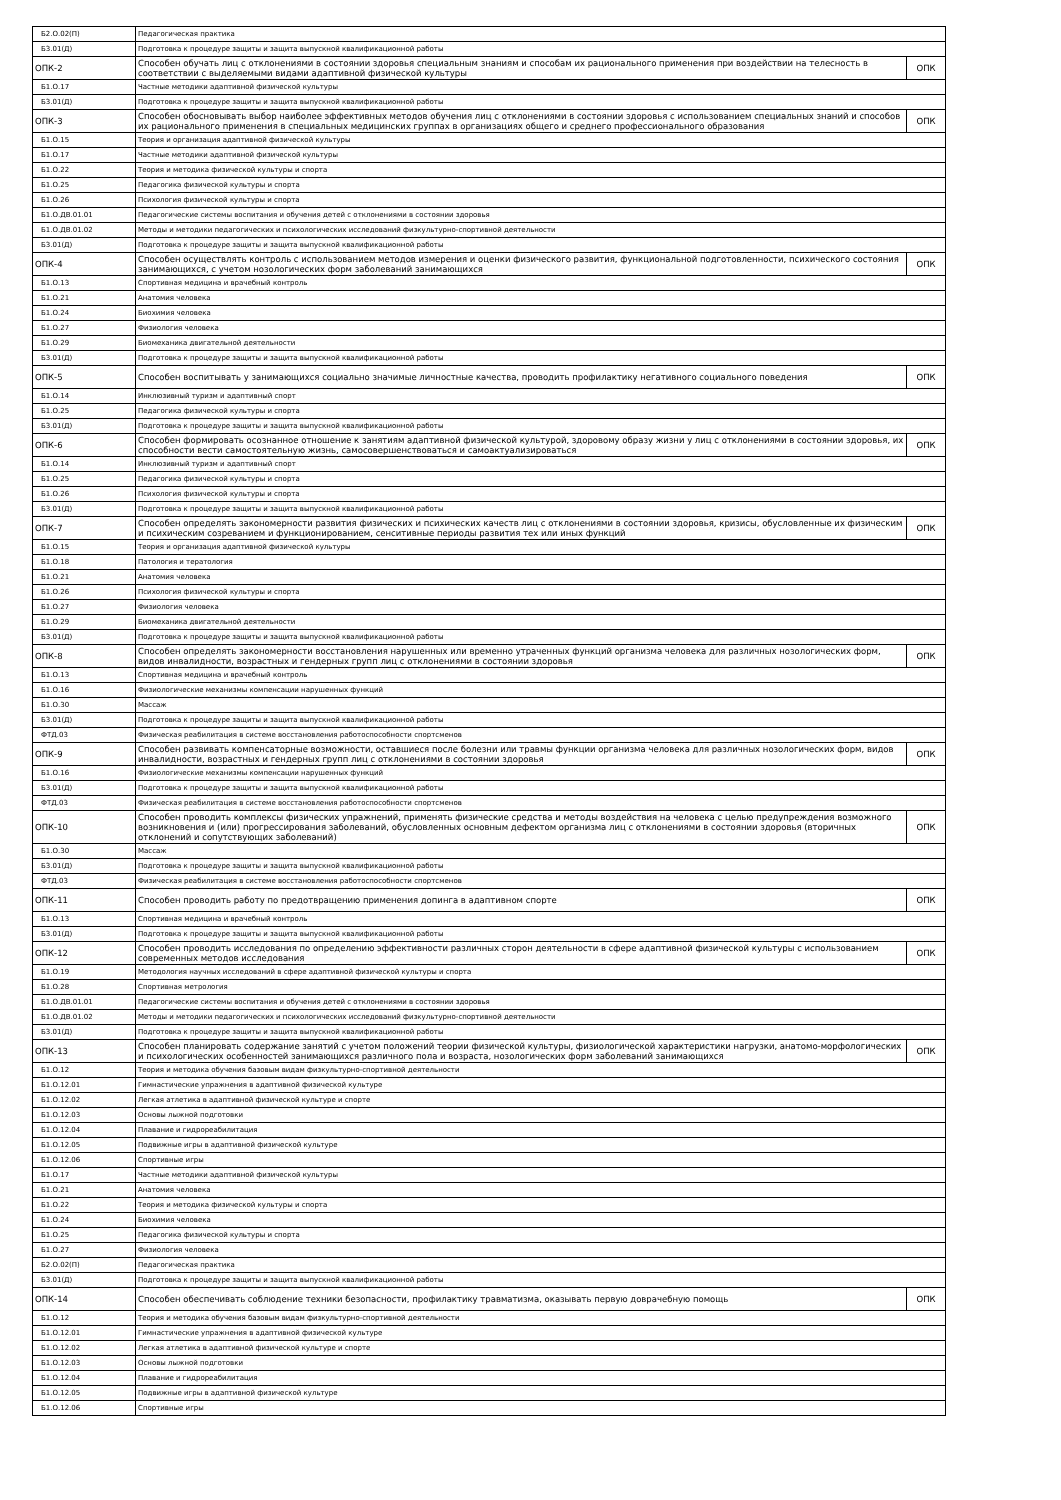| Б2.О.02(П) | Педагогическая практика | |
| Б3.01(Д) | Подготовка к процедуре защиты и защита выпускной квалификационной работы | |
| ОПК-2 | Способен обучать лиц с отклонениями в состоянии здоровья специальным знаниям и способам их рационального применения при воздействии на телесность в соответствии с выделяемыми видами адаптивной физической культуры | ОПК |
| Б1.О.17 | Частные методики адаптивной физической культуры | |
| Б3.01(Д) | Подготовка к процедуре защиты и защита выпускной квалификационной работы | |
| ОПК-3 | Способен обосновывать выбор наиболее эффективных методов обучения лиц с отклонениями в состоянии здоровья с использованием специальных знаний и способов их рационального применения в специальных медицинских группах в организациях общего и среднего профессионального образования | ОПК |
| Б1.О.15 | Теория и организация адаптивной физической культуры | |
| Б1.О.17 | Частные методики адаптивной физической культуры | |
| Б1.О.22 | Теория и методика физической культуры и спорта | |
| Б1.О.25 | Педагогика физической культуры и спорта | |
| Б1.О.26 | Психология физической культуры и спорта | |
| Б1.О.ДВ.01.01 | Педагогические системы воспитания и обучения детей с отклонениями в состоянии здоровья | |
| Б1.О.ДВ.01.02 | Методы и методики педагогических и психологических исследований физкультурно-спортивной деятельности | |
| Б3.01(Д) | Подготовка к процедуре защиты и защита выпускной квалификационной работы | |
| ОПК-4 | Способен осуществлять контроль с использованием методов измерения и оценки физического развития, функциональной подготовленности, психического состояния занимающихся, с учетом нозологических форм заболеваний занимающихся | ОПК |
| Б1.О.13 | Спортивная медицина и врачебный контроль | |
| Б1.О.21 | Анатомия человека | |
| Б1.О.24 | Биохимия человека | |
| Б1.О.27 | Физиология человека | |
| Б1.О.29 | Биомеханика двигательной деятельности | |
| Б3.01(Д) | Подготовка к процедуре защиты и защита выпускной квалификационной работы | |
| ОПК-5 | Способен воспитывать у занимающихся социально значимые личностные качества, проводить профилактику негативного социального поведения | ОПК |
| Б1.О.14 | Инклюзивный туризм и адаптивный спорт | |
| Б1.О.25 | Педагогика физической культуры и спорта | |
| Б3.01(Д) | Подготовка к процедуре защиты и защита выпускной квалификационной работы | |
| ОПК-6 | Способен формировать осознанное отношение к занятиям адаптивной физической культурой, здоровому образу жизни у лиц с отклонениями в состоянии здоровья, их способности вести самостоятельную жизнь, самосовершенствоваться и самоактуализироваться | ОПК |
| Б1.О.14 | Инклюзивный туризм и адаптивный спорт | |
| Б1.О.25 | Педагогика физической культуры и спорта | |
| Б1.О.26 | Психология физической культуры и спорта | |
| Б3.01(Д) | Подготовка к процедуре защиты и защита выпускной квалификационной работы | |
| ОПК-7 | Способен определять закономерности развития физических и психических качеств лиц с отклонениями в состоянии здоровья, кризисы, обусловленные их физическим и психическим созреванием и функционированием, сенситивные периоды развития тех или иных функций | ОПК |
| Б1.О.15 | Теория и организация адаптивной физической культуры | |
| Б1.О.18 | Патология и тератология | |
| Б1.О.21 | Анатомия человека | |
| Б1.О.26 | Психология физической культуры и спорта | |
| Б1.О.27 | Физиология человека | |
| Б1.О.29 | Биомеханика двигательной деятельности | |
| Б3.01(Д) | Подготовка к процедуре защиты и защита выпускной квалификационной работы | |
| ОПК-8 | Способен определять закономерности восстановления нарушенных или временно утраченных функций организма человека для различных нозологических форм, видов инвалидности, возрастных и гендерных групп лиц с отклонениями в состоянии здоровья | ОПК |
| Б1.О.13 | Спортивная медицина и врачебный контроль | |
| Б1.О.16 | Физиологические механизмы компенсации нарушенных функций | |
| Б1.О.30 | Массаж | |
| Б3.01(Д) | Подготовка к процедуре защиты и защита выпускной квалификационной работы | |
| ФТД.03 | Физическая реабилитация в системе восстановления работоспособности спортсменов | |
| ОПК-9 | Способен развивать компенсаторные возможности, оставшиеся после болезни или травмы функции организма человека для различных нозологических форм, видов инвалидности, возрастных и гендерных групп лиц с отклонениями в состоянии здоровья | ОПК |
| Б1.О.16 | Физиологические механизмы компенсации нарушенных функций | |
| Б3.01(Д) | Подготовка к процедуре защиты и защита выпускной квалификационной работы | |
| ФТД.03 | Физическая реабилитация в системе восстановления работоспособности спортсменов | |
| ОПК-10 | Способен проводить комплексы физических упражнений, применять физические средства и методы воздействия на человека с целью предупреждения возможного возникновения и (или) прогрессирования заболеваний, обусловленных основным дефектом организма лиц с отклонениями в состоянии здоровья (вторичных отклонений и сопутствующих заболеваний) | ОПК |
| Б1.О.30 | Массаж | |
| Б3.01(Д) | Подготовка к процедуре защиты и защита выпускной квалификационной работы | |
| ФТД.03 | Физическая реабилитация в системе восстановления работоспособности спортсменов | |
| ОПК-11 | Способен проводить работу по предотвращению применения допинга в адаптивном спорте | ОПК |
| Б1.О.13 | Спортивная медицина и врачебный контроль | |
| Б3.01(Д) | Подготовка к процедуре защиты и защита выпускной квалификационной работы | |
| ОПК-12 | Способен проводить исследования по определению эффективности различных сторон деятельности в сфере адаптивной физической культуры с использованием современных методов исследования | ОПК |
| Б1.О.19 | Методология научных исследований в сфере адаптивной физической культуры и спорта | |
| Б1.О.28 | Спортивная метрология | |
| Б1.О.ДВ.01.01 | Педагогические системы воспитания и обучения детей с отклонениями в состоянии здоровья | |
| Б1.О.ДВ.01.02 | Методы и методики педагогических и психологических исследований физкультурно-спортивной деятельности | |
| Б3.01(Д) | Подготовка к процедуре защиты и защита выпускной квалификационной работы | |
| ОПК-13 | Способен планировать содержание занятий с учетом положений теории физической культуры, физиологической характеристики нагрузки, анатомо-морфологических и психологических особенностей занимающихся различного пола и возраста, нозологических форм заболеваний занимающихся | ОПК |
| Б1.О.12 | Теория и методика обучения базовым видам физкультурно-спортивной деятельности | |
| Б1.О.12.01 | Гимнастические упражнения в адаптивной физической культуре | |
| Б1.О.12.02 | Легкая атлетика в адаптивной физической культуре и спорте | |
| Б1.О.12.03 | Основы лыжной подготовки | |
| Б1.О.12.04 | Плавание и гидрореабилитация | |
| Б1.О.12.05 | Подвижные игры в адаптивной физической культуре | |
| Б1.О.12.06 | Спортивные игры | |
| Б1.О.17 | Частные методики адаптивной физической культуры | |
| Б1.О.21 | Анатомия человека | |
| Б1.О.22 | Теория и методика физической культуры и спорта | |
| Б1.О.24 | Биохимия человека | |
| Б1.О.25 | Педагогика физической культуры и спорта | |
| Б1.О.27 | Физиология человека | |
| Б2.О.02(П) | Педагогическая практика | |
| Б3.01(Д) | Подготовка к процедуре защиты и защита выпускной квалификационной работы | |
| ОПК-14 | Способен обеспечивать соблюдение техники безопасности, профилактику травматизма, оказывать первую доврачебную помощь | ОПК |
| Б1.О.12 | Теория и методика обучения базовым видам физкультурно-спортивной деятельности | |
| Б1.О.12.01 | Гимнастические упражнения в адаптивной физической культуре | |
| Б1.О.12.02 | Легкая атлетика в адаптивной физической культуре и спорте | |
| Б1.О.12.03 | Основы лыжной подготовки | |
| Б1.О.12.04 | Плавание и гидрореабилитация | |
| Б1.О.12.05 | Подвижные игры в адаптивной физической культуре | |
| Б1.О.12.06 | Спортивные игры | |